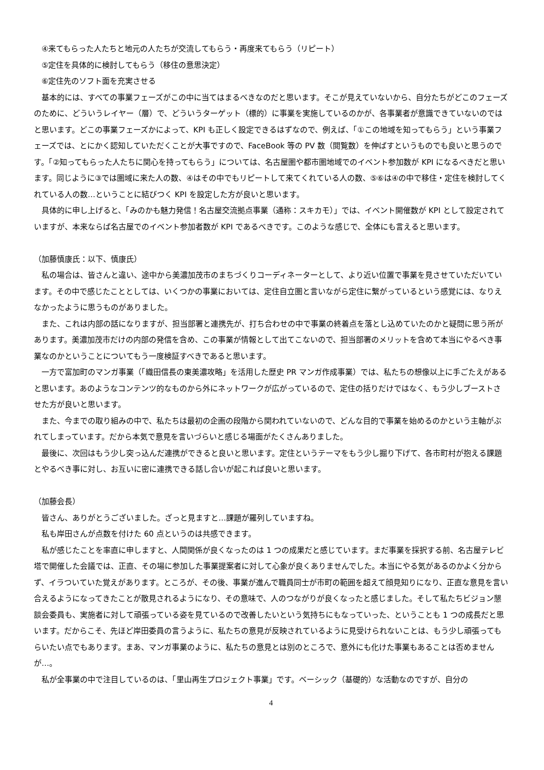④来てもらった人たちと地元の人たちが交流してもらう・再度来てもらう（リピート）
　⑤定住を具体的に検討してもらう（移住の意思決定）
　⑥定住先のソフト面を充実させる
　基本的には、すべての事業フェーズがこの中に当てはまるべきなのだと思います。そこが見えていないから、自分たちがどこのフェーズのために、どういうレイヤー（層）で、どういうターゲット（標的）に事業を実施しているのかが、各事業者が意識できていないのではと思います。どこの事業フェーズかによって、KPI も正しく設定できるはずなので、例えば、「①この地域を知ってもらう」という事業フェーズでは、とにかく認知していただくことが大事ですので、FaceBook 等の PV 数（閲覧数）を伸ばすというものでも良いと思うのです。「②知ってもらった人たちに関心を持ってもらう」については、名古屋圏や都市圏地域でのイベント参加数が KPI になるべきだと思います。同じように③では圏域に来た人の数、④はその中でもリピートして来てくれている人の数、⑤⑥は④の中で移住・定住を検討してくれている人の数…ということに結びつく KPI を設定した方が良いと思います。
　具体的に申し上げると、「みのかも魅力発信！名古屋交流拠点事業（通称：スキカモ）」では、イベント開催数が KPI として設定されていますが、本来ならば名古屋でのイベント参加者数が KPI であるべきです。このような感じで、全体にも言えると思います。
（加藤慎康氏：以下、慎康氏）
　私の場合は、皆さんと違い、途中から美濃加茂市のまちづくりコーディネーターとして、より近い位置で事業を見させていただいています。その中で感じたこととしては、いくつかの事業においては、定住自立圏と言いながら定住に繋がっているという感覚には、なりえなかったように思うものがありました。
　また、これは内部の話になりますが、担当部署と連携先が、打ち合わせの中で事業の終着点を落とし込めていたのかと疑問に思う所があります。美濃加茂市だけの内部の発信を含め、この事業が情報として出てこないので、担当部署のメリットを含めて本当にやるべき事業なのかということについてもう一度検証すべきであると思います。
　一方で富加町のマンガ事業（「織田信長の東美濃攻略」を活用した歴史 PR マンガ作成事業）では、私たちの想像以上に手ごたえがあると思います。あのようなコンテンツ的なものから外にネットワークが広がっているので、定住の括りだけではなく、もう少しブーストさせた方が良いと思います。
　また、今までの取り組みの中で、私たちは最初の企画の段階から関われていないので、どんな目的で事業を始めるのかという主軸がぶれてしまっています。だから本気で意見を言いづらいと感じる場面がたくさんありました。
　最後に、次回はもう少し突っ込んだ連携ができると良いと思います。定住というテーマをもう少し掘り下げて、各市町村が抱える課題とやるべき事に対し、お互いに密に連携できる話し合いが起これば良いと思います。
（加藤会長）
　皆さん、ありがとうございました。ざっと見ますと…課題が羅列していますね。
　私も岸田さんが点数を付けた 60 点というのは共感できます。
　私が感じたことを率直に申しますと、人間関係が良くなったのは 1 つの成果だと感じています。まだ事業を採択する前、名古屋テレビ塔で開催した会議では、正直、その場に参加した事業提案者に対して心象が良くありませんでした。本当にやる気があるのかよく分からず、イラついていた覚えがあります。ところが、その後、事業が進んで職員同士が市町の範囲を超えて顔見知りになり、正直な意見を言い合えるようになってきたことが散見されるようになり、その意味で、人のつながりが良くなったと感じました。そして私たちビジョン懇談会委員も、実施者に対して頑張っている姿を見ているので改善したいという気持ちにもなっていった、ということも 1 つの成長だと思います。だからこそ、先ほど岸田委員の言うように、私たちの意見が反映されているように見受けられないことは、もう少し頑張ってもらいたい点でもあります。まあ、マンガ事業のように、私たちの意見とは別のところで、意外にも化けた事業もあることは否めませんが…。
　私が全事業の中で注目しているのは、「里山再生プロジェクト事業」です。ベーシック（基礎的）な活動なのですが、自分の
4